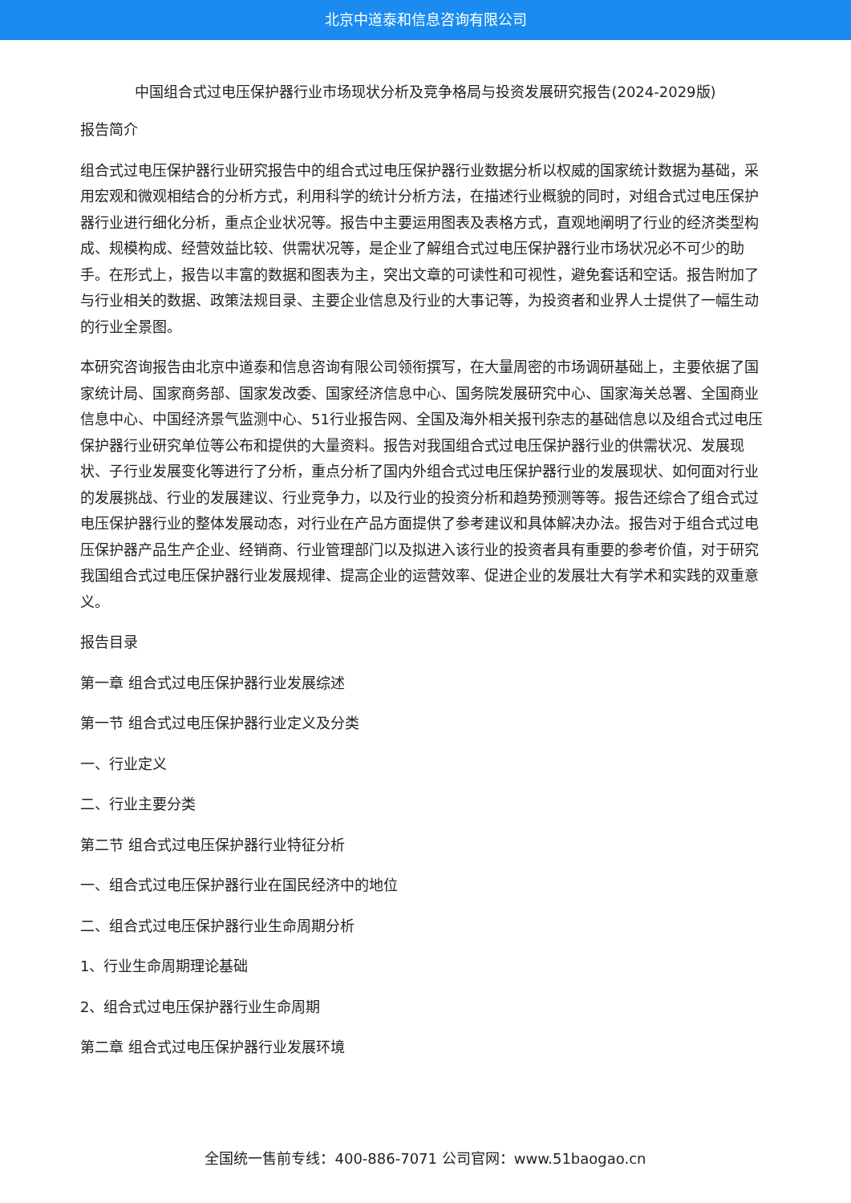北京中道泰和信息咨询有限公司
中国组合式过电压保护器行业市场现状分析及竞争格局与投资发展研究报告(2024-2029版)
报告简介
组合式过电压保护器行业研究报告中的组合式过电压保护器行业数据分析以权威的国家统计数据为基础，采用宏观和微观相结合的分析方式，利用科学的统计分析方法，在描述行业概貌的同时，对组合式过电压保护器行业进行细化分析，重点企业状况等。报告中主要运用图表及表格方式，直观地阐明了行业的经济类型构成、规模构成、经营效益比较、供需状况等，是企业了解组合式过电压保护器行业市场状况必不可少的助手。在形式上，报告以丰富的数据和图表为主，突出文章的可读性和可视性，避免套话和空话。报告附加了与行业相关的数据、政策法规目录、主要企业信息及行业的大事记等，为投资者和业界人士提供了一幅生动的行业全景图。
本研究咨询报告由北京中道泰和信息咨询有限公司领衔撰写，在大量周密的市场调研基础上，主要依据了国家统计局、国家商务部、国家发改委、国家经济信息中心、国务院发展研究中心、国家海关总署、全国商业信息中心、中国经济景气监测中心、51行业报告网、全国及海外相关报刊杂志的基础信息以及组合式过电压保护器行业研究单位等公布和提供的大量资料。报告对我国组合式过电压保护器行业的供需状况、发展现状、子行业发展变化等进行了分析，重点分析了国内外组合式过电压保护器行业的发展现状、如何面对行业的发展挑战、行业的发展建议、行业竞争力，以及行业的投资分析和趋势预测等等。报告还综合了组合式过电压保护器行业的整体发展动态，对行业在产品方面提供了参考建议和具体解决办法。报告对于组合式过电压保护器产品生产企业、经销商、行业管理部门以及拟进入该行业的投资者具有重要的参考价值，对于研究我国组合式过电压保护器行业发展规律、提高企业的运营效率、促进企业的发展壮大有学术和实践的双重意义。
报告目录
第一章 组合式过电压保护器行业发展综述
第一节 组合式过电压保护器行业定义及分类
一、行业定义
二、行业主要分类
第二节 组合式过电压保护器行业特征分析
一、组合式过电压保护器行业在国民经济中的地位
二、组合式过电压保护器行业生命周期分析
1、行业生命周期理论基础
2、组合式过电压保护器行业生命周期
第二章 组合式过电压保护器行业发展环境
全国统一售前专线：400-886-7071 公司官网：www.51baogao.cn